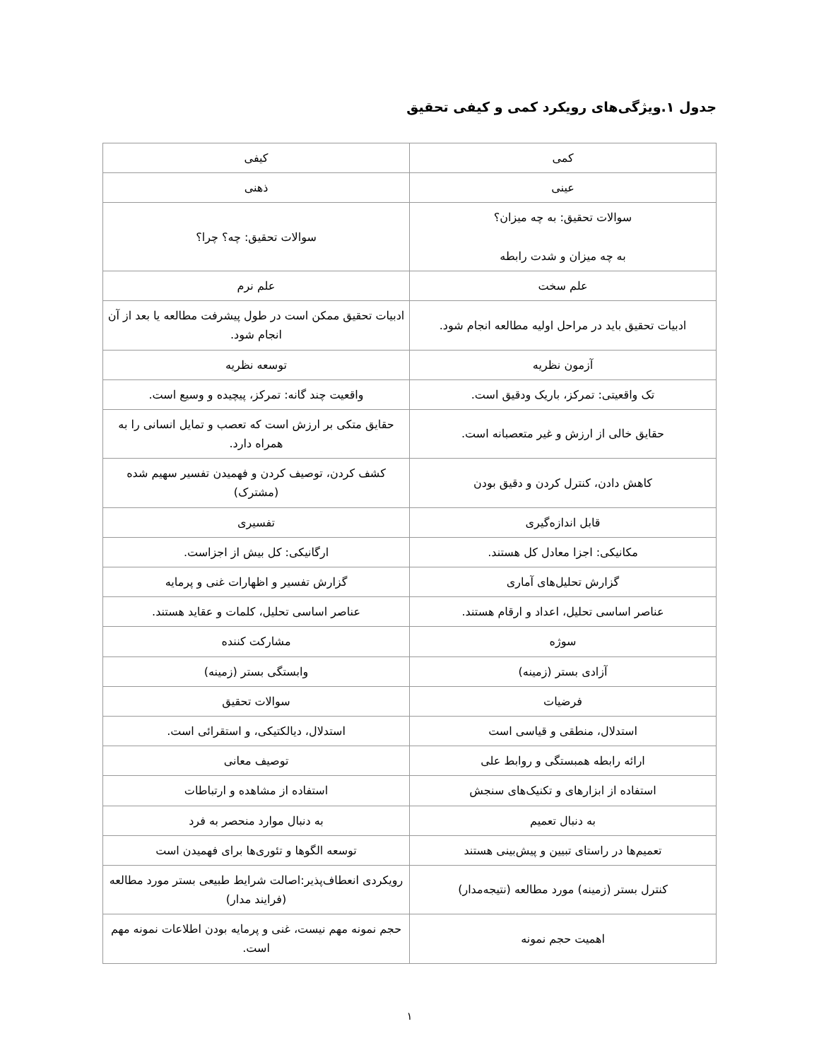جدول ۱.ویژگی‌های رویکرد کمی و کیفی تحقیق
| کمی | کیفی |
| --- | --- |
| عینی | ذهنی |
| سوالات تحقیق: به چه میزان؟ به چه میزان و شدت رابطه | سوالات تحقیق: چه؟ چرا؟ |
| علم سخت | علم نرم |
| ادبیات تحقیق باید در مراحل اولیه مطالعه انجام شود. | ادبیات تحقیق ممکن است در طول پیشرفت مطالعه یا بعد از آن انجام شود. |
| آزمون نظریه | توسعه نظریه |
| تک واقعیتی: تمرکز، باریک ودقیق است. | واقعیت چند گانه: تمرکز، پیچیده و وسیع است. |
| حقایق خالی از ارزش و غیر متعصبانه است. | حقایق متکی بر ارزش است که تعصب و تمایل انسانی را به همراه دارد. |
| کاهش دادن، کنترل کردن و دقیق بودن | کشف کردن، توصیف کردن و فهمیدن تفسیر سهیم شده (مشترک) |
| قابل اندازه‌گیری | تفسیری |
| مکانیکی: اجزا معادل کل هستند. | ارگانیکی: کل بیش از اجزاست. |
| گزارش تحلیل‌های آماری | گزارش تفسیر و اظهارات غنی و پرمایه |
| عناصر اساسی تحلیل، اعداد و ارقام هستند. | عناصر اساسی تحلیل، کلمات و عقاید هستند. |
| سوژه | مشارکت کننده |
| آزادی بستر (زمینه) | وابستگی بستر (زمینه) |
| فرضیات | سوالات تحقیق |
| استدلال، منطقی و قیاسی است | استدلال، دیالکتیکی، و استقرائی است. |
| ارائه رابطه همبستگی و روابط علی | توصیف معانی |
| استفاده از ابزارهای و تکنیک‌های سنجش | استفاده از مشاهده و ارتباطات |
| به دنبال تعمیم | به دنبال موارد منحصر به فرد |
| تعمیم‌ها در راستای تبیین و پیش‌بینی هستند | توسعه الگوها و تئوری‌ها برای فهمیدن است |
| کنترل بستر (زمینه) مورد مطالعه (نتیجه‌مدار) | رویکردی انعطاف‌پذیر:اصالت شرایط طبیعی بستر مورد مطالعه (فرایند مدار) |
| اهمیت حجم نمونه | حجم نمونه مهم نیست، غنی و پرمایه بودن اطلاعات نمونه مهم است. |
۱